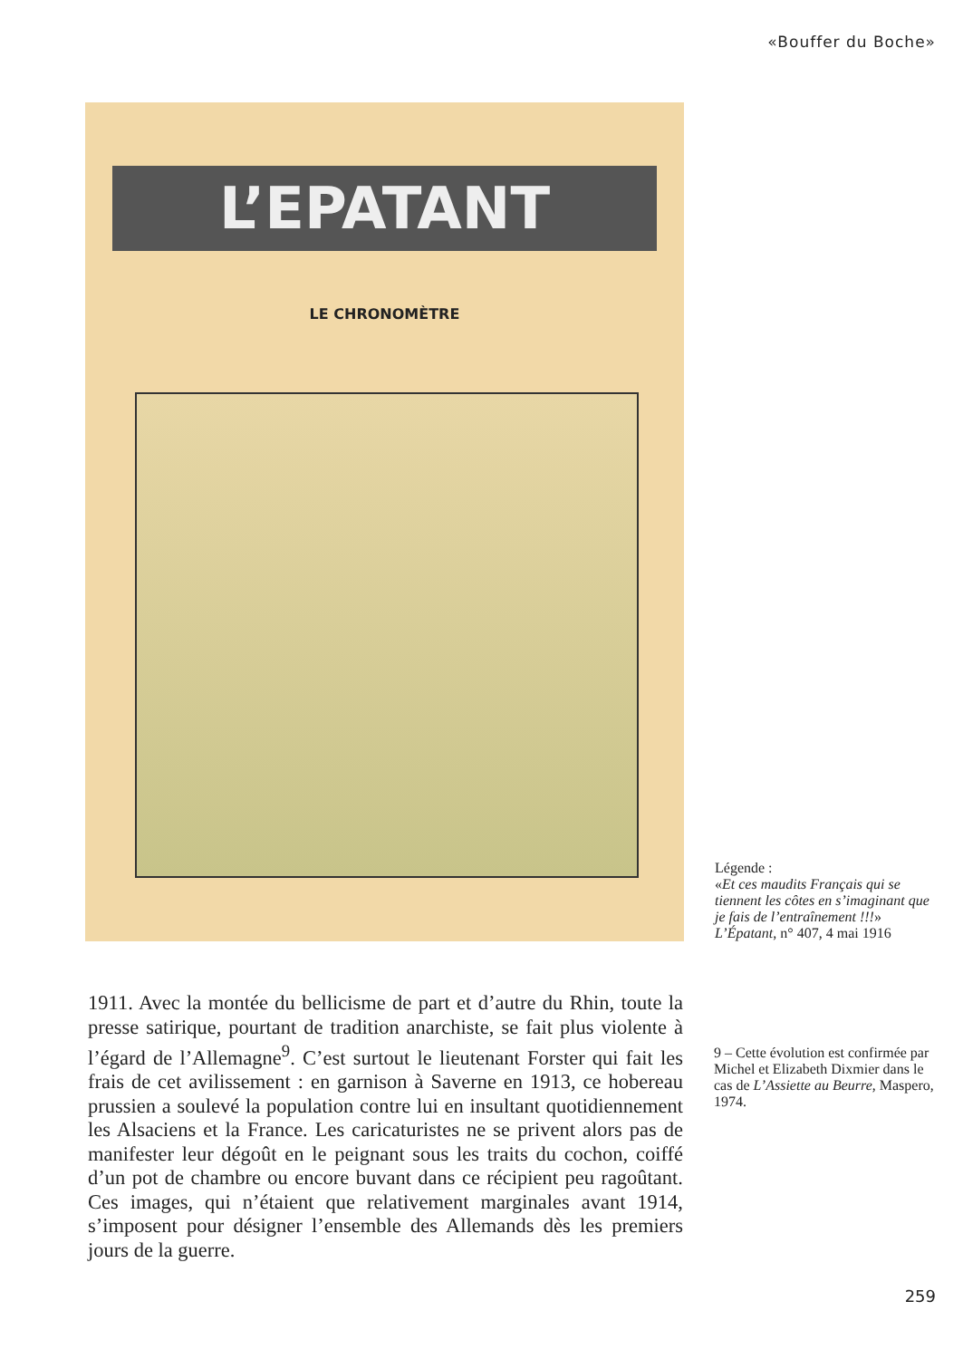«Bouffer du Boche»
L’EPATANT
LE CHRONOMÈTRE
Légende :
«Et ces maudits Français qui se tiennent les côtes en s’imaginant que je fais de l’entraînement !!!»
L’Épatant, n° 407, 4 mai 1916
1911. Avec la montée du bellicisme de part et d’autre du Rhin, toute la presse satirique, pourtant de tradition anarchiste, se fait plus violente à l’égard de l’Allemagne<sup>9</sup>. C’est surtout le lieutenant Forster qui fait les frais de cet avilissement : en garnison à Saverne en 1913, ce hobereau prussien a soulevé la population contre lui en insultant quotidiennement les Alsaciens et la France. Les caricaturistes ne se privent alors pas de manifester leur dégoût en le peignant sous les traits du cochon, coiffé d’un pot de chambre ou encore buvant dans ce récipient peu ragoûtant. Ces images, qui n’étaient que relativement marginales avant 1914, s’imposent pour désigner l’ensemble des Allemands dès les premiers jours de la guerre.
9 – Cette évolution est confirmée par Michel et Elizabeth Dixmier dans le cas de L’Assiette au Beurre, Maspero, 1974.
259